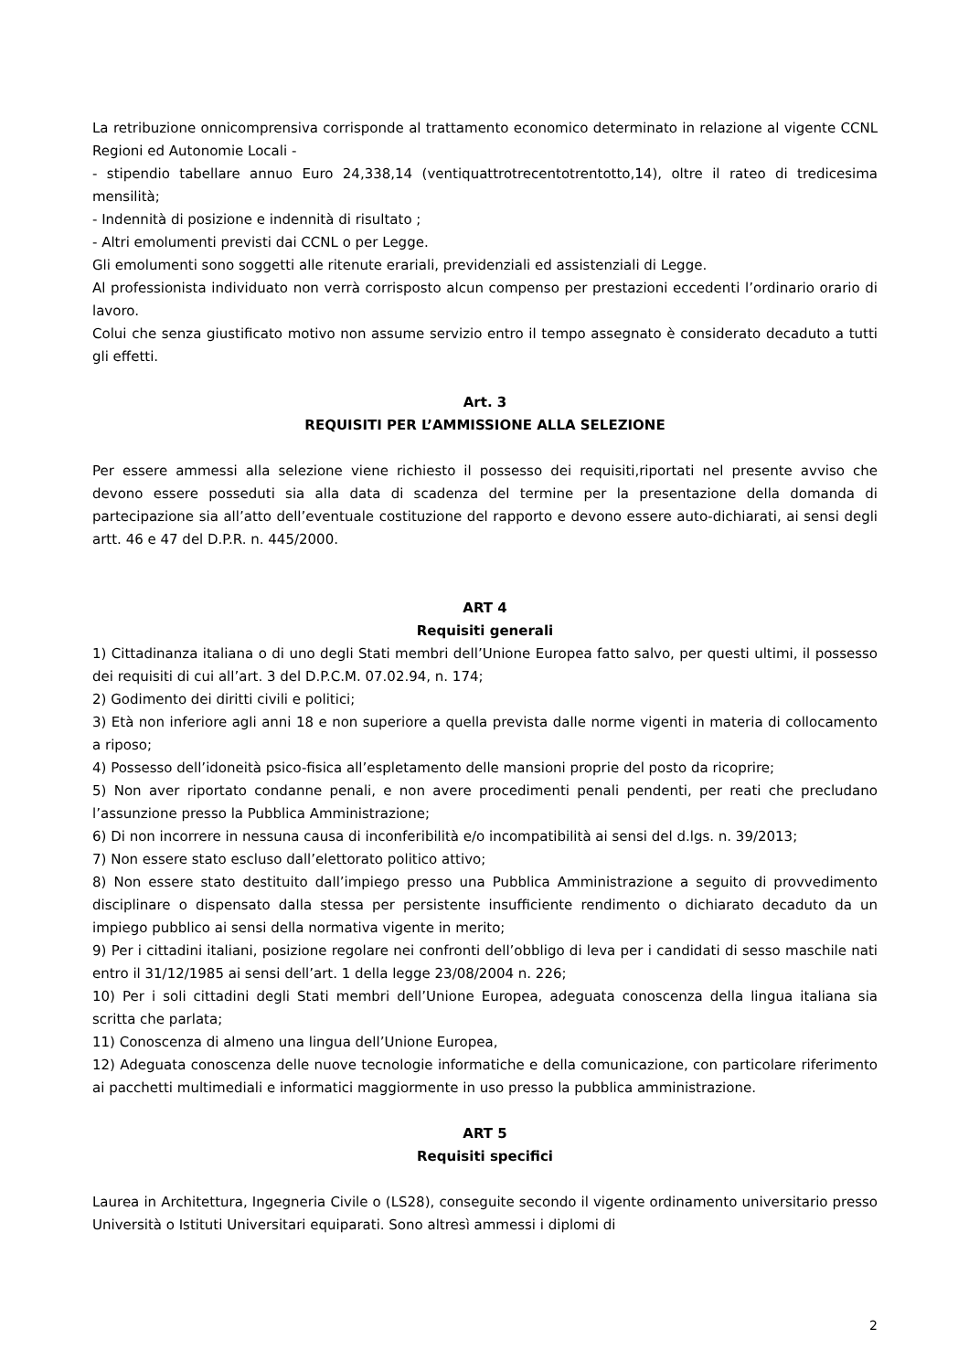La retribuzione onnicomprensiva corrisponde al trattamento economico determinato in relazione al vigente CCNL Regioni ed Autonomie Locali -
- stipendio tabellare annuo Euro 24,338,14 (ventiquattrotrecentotrentotto,14), oltre il rateo di tredicesima mensilità;
- Indennità di posizione e indennità di risultato ;
- Altri emolumenti previsti dai CCNL o per Legge.
Gli emolumenti sono soggetti alle ritenute erariali, previdenziali ed assistenziali di Legge.
Al professionista individuato non verrà corrisposto alcun compenso per prestazioni eccedenti l’ordinario orario di lavoro.
Colui che senza giustificato motivo non assume servizio entro il tempo assegnato è considerato decaduto a tutti gli effetti.
Art. 3
REQUISITI PER L’AMMISSIONE ALLA SELEZIONE
Per essere ammessi alla selezione viene richiesto il possesso dei requisiti,riportati nel presente avviso che devono essere posseduti sia alla data di scadenza del termine per la presentazione della domanda di partecipazione sia all’atto dell’eventuale costituzione del rapporto e devono essere auto-dichiarati, ai sensi degli artt. 46 e 47 del D.P.R. n. 445/2000.
ART 4
Requisiti generali
1) Cittadinanza italiana o di uno degli Stati membri dell’Unione Europea fatto salvo, per questi ultimi, il possesso dei requisiti di cui all’art. 3 del D.P.C.M. 07.02.94, n. 174;
2) Godimento dei diritti civili e politici;
3) Età non inferiore agli anni 18 e non superiore a quella prevista dalle norme vigenti in materia di collocamento a riposo;
4) Possesso dell’idoneità psico-fisica all’espletamento delle mansioni proprie del posto da ricoprire;
5) Non aver riportato condanne penali, e non avere procedimenti penali pendenti, per reati che precludano l’assunzione presso la Pubblica Amministrazione;
6) Di non incorrere in nessuna causa di inconferibilità e/o incompatibilità ai sensi del d.lgs. n. 39/2013;
7) Non essere stato escluso dall’elettorato politico attivo;
8) Non essere stato destituito dall’impiego presso una Pubblica Amministrazione a seguito di provvedimento disciplinare o dispensato dalla stessa per persistente insufficiente rendimento o dichiarato decaduto da un impiego pubblico ai sensi della normativa vigente in merito;
9) Per i cittadini italiani, posizione regolare nei confronti dell’obbligo di leva per i candidati di sesso maschile nati entro il 31/12/1985 ai sensi dell’art. 1 della legge 23/08/2004 n. 226;
10) Per i soli cittadini degli Stati membri dell’Unione Europea, adeguata conoscenza della lingua italiana sia scritta che parlata;
11) Conoscenza di almeno una lingua dell’Unione Europea,
12) Adeguata conoscenza delle nuove tecnologie informatiche e della comunicazione, con particolare riferimento ai pacchetti multimediali e informatici maggiormente in uso presso la pubblica amministrazione.
ART 5
Requisiti specifici
Laurea in Architettura, Ingegneria Civile o (LS28), conseguite secondo il vigente ordinamento universitario presso Università o Istituti Universitari equiparati. Sono altresì ammessi i diplomi di
2